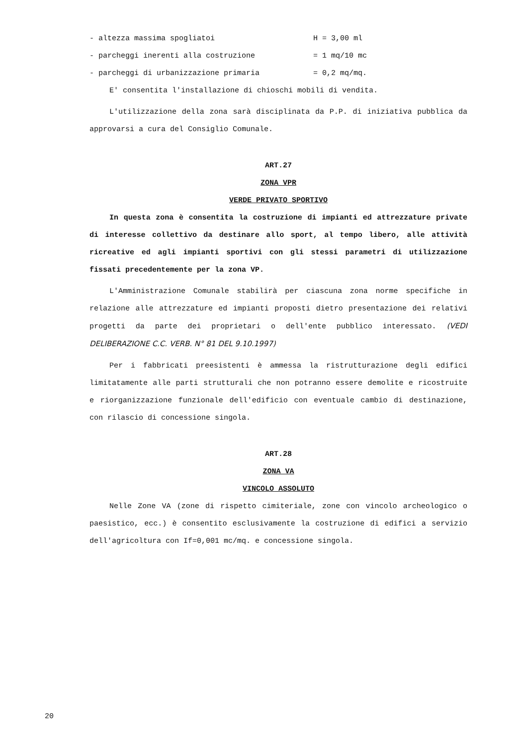- altezza massima spogliatoi H = 3,00 ml
- parcheggi inerenti alla costruzione = 1 mq/10 mc
- parcheggi di urbanizzazione primaria = 0,2 mq/mq.
E' consentita l'installazione di chioschi mobili di vendita.
L'utilizzazione della zona sarà disciplinata da P.P. di iniziativa pubblica da approvarsi a cura del Consiglio Comunale.
ART.27
ZONA VPR
VERDE PRIVATO SPORTIVO
In questa zona è consentita la costruzione di impianti ed attrezzature private di interesse collettivo da destinare allo sport, al tempo libero, alle attività ricreative ed agli impianti sportivi con gli stessi parametri di utilizzazione fissati precedentemente per la zona VP.
L'Amministrazione Comunale stabilirà per ciascuna zona norme specifiche in relazione alle attrezzature ed impianti proposti dietro presentazione dei relativi progetti da parte dei proprietari o dell'ente pubblico interessato. (VEDI DELIBERAZIONE C.C. VERB. N° 81 DEL 9.10.1997)
Per i fabbricati preesistenti è ammessa la ristrutturazione degli edifici limitatamente alle parti strutturali che non potranno essere demolite e ricostruite e riorganizzazione funzionale dell'edificio con eventuale cambio di destinazione, con rilascio di concessione singola.
ART.28
ZONA VA
VINCOLO ASSOLUTO
Nelle Zone VA (zone di rispetto cimiteriale, zone con vincolo archeologico o paesistico, ecc.) è consentito esclusivamente la costruzione di edifici a servizio dell'agricoltura con If=0,001 mc/mq. e concessione singola.
20